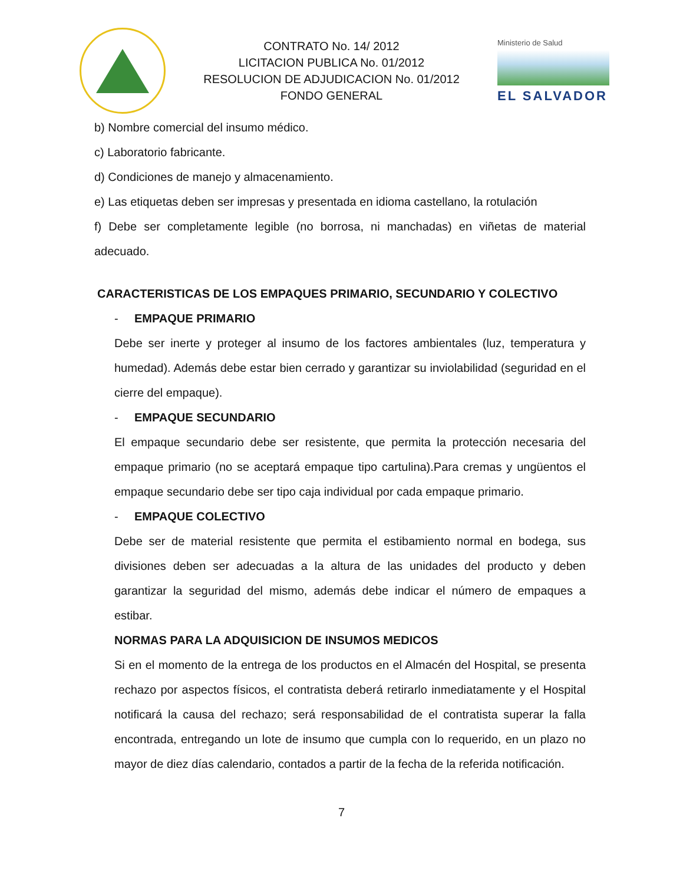CONTRATO No. 14/ 2012
LICITACION PUBLICA No. 01/2012
RESOLUCION DE ADJUDICACION No. 01/2012
FONDO GENERAL
Ministerio de Salud
EL SALVADOR
b) Nombre comercial del insumo médico.
c) Laboratorio fabricante.
d) Condiciones de manejo y almacenamiento.
e) Las etiquetas deben ser impresas y presentada en idioma castellano, la rotulación
f) Debe ser completamente legible (no borrosa, ni manchadas) en viñetas de material adecuado.
CARACTERISTICAS DE LOS EMPAQUES PRIMARIO, SECUNDARIO Y COLECTIVO
- EMPAQUE PRIMARIO
Debe ser inerte y proteger al insumo de los factores ambientales (luz, temperatura y humedad). Además debe estar bien cerrado y garantizar su inviolabilidad (seguridad en el cierre del empaque).
- EMPAQUE SECUNDARIO
El empaque secundario debe ser resistente, que permita la protección necesaria del empaque primario (no se aceptará empaque tipo cartulina).Para cremas y ungüentos el empaque secundario debe ser tipo caja individual por cada empaque primario.
- EMPAQUE COLECTIVO
Debe ser de material resistente que permita el estibamiento normal en bodega, sus divisiones deben ser adecuadas a la altura de las unidades del producto y deben garantizar la seguridad del mismo, además debe indicar el número de empaques a estibar.
NORMAS PARA LA ADQUISICION DE INSUMOS MEDICOS
Si en el momento de la entrega de los productos en el Almacén del Hospital, se presenta rechazo por aspectos físicos, el contratista deberá retirarlo inmediatamente y el Hospital notificará la causa del rechazo; será responsabilidad de el contratista superar la falla encontrada, entregando un lote de insumo que cumpla con lo requerido, en un plazo no mayor de diez días calendario, contados a partir de la fecha de la referida notificación.
7